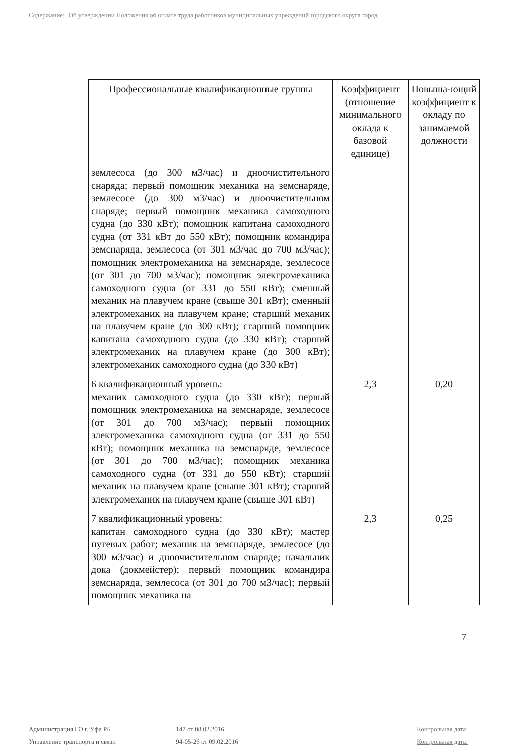Содержание: Об утверждении Положения об оплате труда работников муниципальных учреждений городского округа город
| Профессиональные квалификационные группы | Коэффициент (отношение минимального оклада к базовой единице) | Повыша-ющий коэффициент к окладу по занимаемой должности |
| --- | --- | --- |
| землесоса (до 300 м3/час) и дноочистительного снаряда; первый помощник механика на земснаряде, землесосе (до 300 м3/час) и дноочистительном снаряде; первый помощник механика самоходного судна (до 330 кВт); помощник капитана самоходного судна (от 331 кВт до 550 кВт); помощник командира земснаряда, землесоса (от 301 м3/час до 700 м3/час); помощник электромеханика на земснаряде, землесосе (от 301 до 700 м3/час); помощник электромеханика самоходного судна (от 331 до 550 кВт); сменный механик на плавучем кране (свыше 301 кВт); сменный электромеханик на плавучем кране; старший механик на плавучем кране (до 300 кВт); старший помощник капитана самоходного судна (до 330 кВт); старший электромеханик на плавучем кране (до 300 кВт); электромеханик самоходного судна (до 330 кВт) | | |
| 6 квалификационный уровень: механик самоходного судна (до 330 кВт); первый помощник электромеханика на земснаряде, землесосе (от 301 до 700 м3/час); первый помощник электромеханика самоходного судна (от 331 до 550 кВт); помощник механика на земснаряде, землесосе (от 301 до 700 м3/час); помощник механика самоходного судна (от 331 до 550 кВт); старший механик на плавучем кране (свыше 301 кВт); старший электромеханик на плавучем кране (свыше 301 кВт) | 2,3 | 0,20 |
| 7 квалификационный уровень: капитан самоходного судна (до 330 кВт); мастер путевых работ; механик на земснаряде, землесосе (до 300 м3/час) и дноочистительном снаряде; начальник дока (докмейстер); первый помощник командира земснаряда, землесоса (от 301 до 700 м3/час); первый помощник механика на | 2,3 | 0,25 |
7
Администрация ГО г. Уфа РБ 147 от 08.02.2016 Контрольная дата:
Управление транспорта и связи 94-05-26 от 09.02.2016 Контрольная дата: